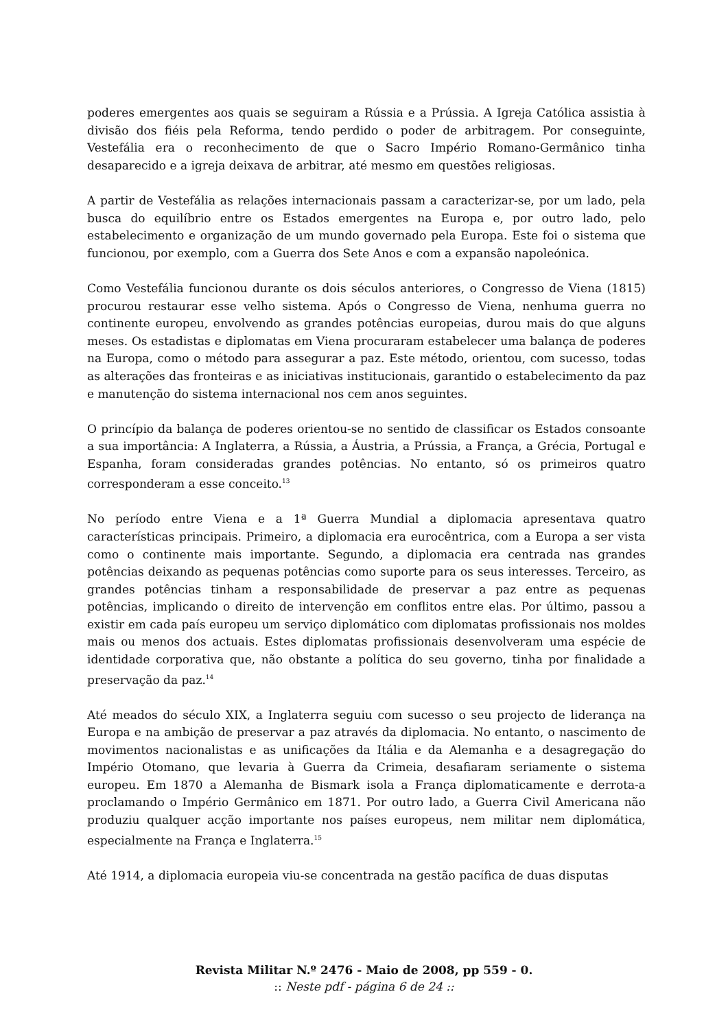poderes emergentes aos quais se seguiram a Rússia e a Prússia. A Igreja Católica assistia à divisão dos fiéis pela Reforma, tendo perdido o poder de arbitragem. Por conseguinte, Vestefália era o reconhecimento de que o Sacro Império Romano-Germânico tinha desaparecido e a igreja deixava de arbitrar, até mesmo em questões religiosas.
A partir de Vestefália as relações internacionais passam a caracterizar-se, por um lado, pela busca do equilíbrio entre os Estados emergentes na Europa e, por outro lado, pelo estabelecimento e organização de um mundo governado pela Europa. Este foi o sistema que funcionou, por exemplo, com a Guerra dos Sete Anos e com a expansão napoleónica.
Como Vestefália funcionou durante os dois séculos anteriores, o Congresso de Viena (1815) procurou restaurar esse velho sistema. Após o Congresso de Viena, nenhuma guerra no continente europeu, envolvendo as grandes potências europeias, durou mais do que alguns meses. Os estadistas e diplomatas em Viena procuraram estabelecer uma balança de poderes na Europa, como o método para assegurar a paz. Este método, orientou, com sucesso, todas as alterações das fronteiras e as iniciativas institucionais, garantido o estabelecimento da paz e manutenção do sistema internacional nos cem anos seguintes.
O princípio da balança de poderes orientou-se no sentido de classificar os Estados consoante a sua importância: A Inglaterra, a Rússia, a Áustria, a Prússia, a França, a Grécia, Portugal e Espanha, foram consideradas grandes potências. No entanto, só os primeiros quatro corresponderam a esse conceito.<sup>13</sup>
No período entre Viena e a 1ª Guerra Mundial a diplomacia apresentava quatro características principais. Primeiro, a diplomacia era eurocêntrica, com a Europa a ser vista como o continente mais importante. Segundo, a diplomacia era centrada nas grandes potências deixando as pequenas potências como suporte para os seus interesses. Terceiro, as grandes potências tinham a responsabilidade de preservar a paz entre as pequenas potências, implicando o direito de intervenção em conflitos entre elas. Por último, passou a existir em cada país europeu um serviço diplomático com diplomatas profissionais nos moldes mais ou menos dos actuais. Estes diplomatas profissionais desenvolveram uma espécie de identidade corporativa que, não obstante a política do seu governo, tinha por finalidade a preservação da paz.<sup>14</sup>
Até meados do século XIX, a Inglaterra seguiu com sucesso o seu projecto de liderança na Europa e na ambição de preservar a paz através da diplomacia. No entanto, o nascimento de movimentos nacionalistas e as unificações da Itália e da Alemanha e a desagregação do Império Otomano, que levaria à Guerra da Crimeia, desafiaram seriamente o sistema europeu. Em 1870 a Alemanha de Bismark isola a França diplomaticamente e derrota-a proclamando o Império Germânico em 1871. Por outro lado, a Guerra Civil Americana não produziu qualquer acção importante nos países europeus, nem militar nem diplomática, especialmente na França e Inglaterra.<sup>15</sup>
Até 1914, a diplomacia europeia viu-se concentrada na gestão pacífica de duas disputas
Revista Militar N.º 2476 - Maio de 2008, pp 559 - 0.
:: Neste pdf - página 6 de 24 ::